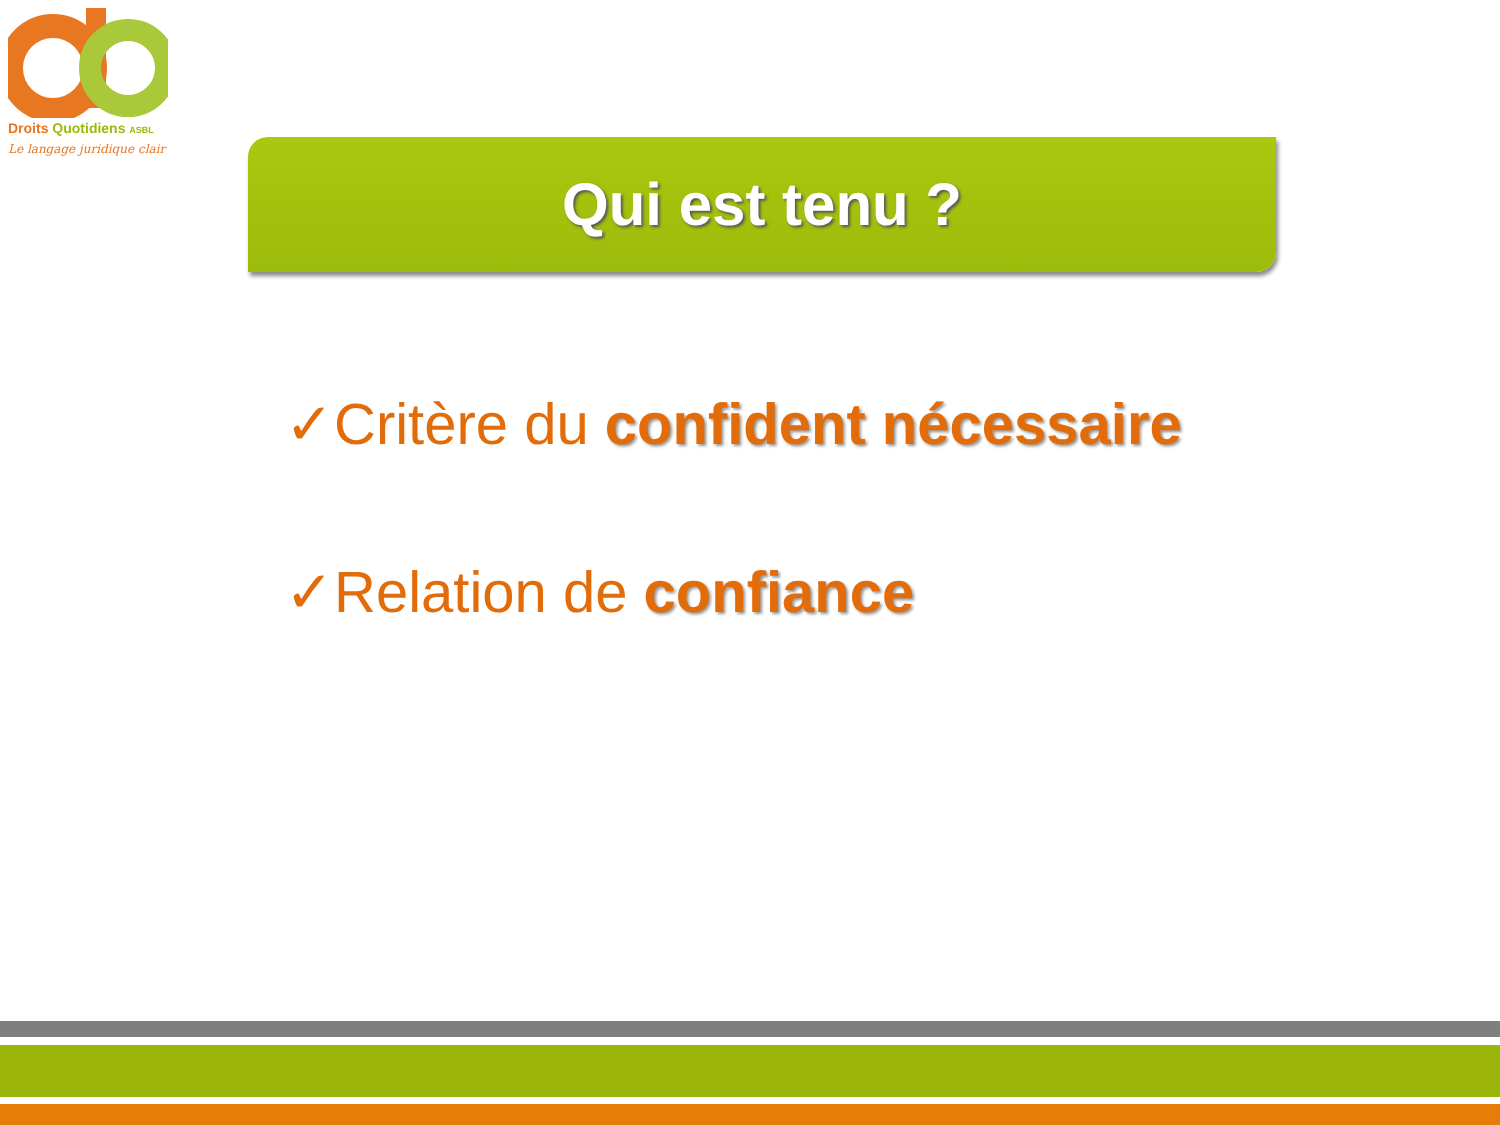Droits Quotidiens ASBL
Le langage juridique clair
Qui est tenu ?
✓Critère du confident nécessaire
✓Relation de confiance